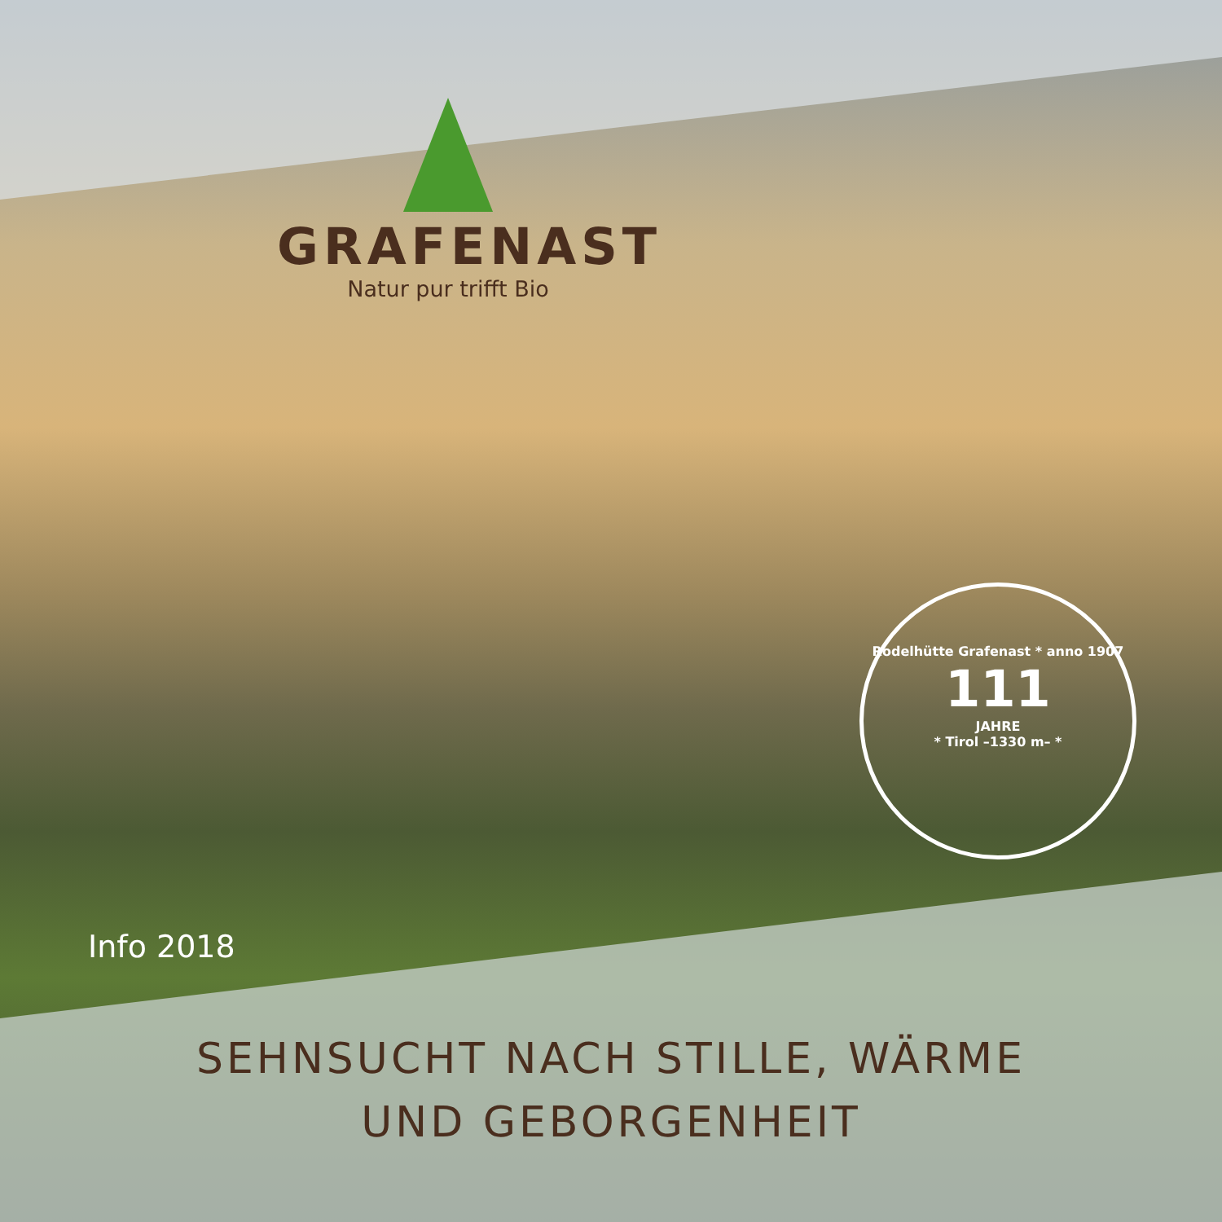GRAFENAST
Natur pur trifft Bio
Rodelhütte Grafenast * anno 1907
111
JAHRE
* Tirol –1330 m– *
Info 2018
SEHNSUCHT NACH STILLE, WÄRME
UND GEBORGENHEIT